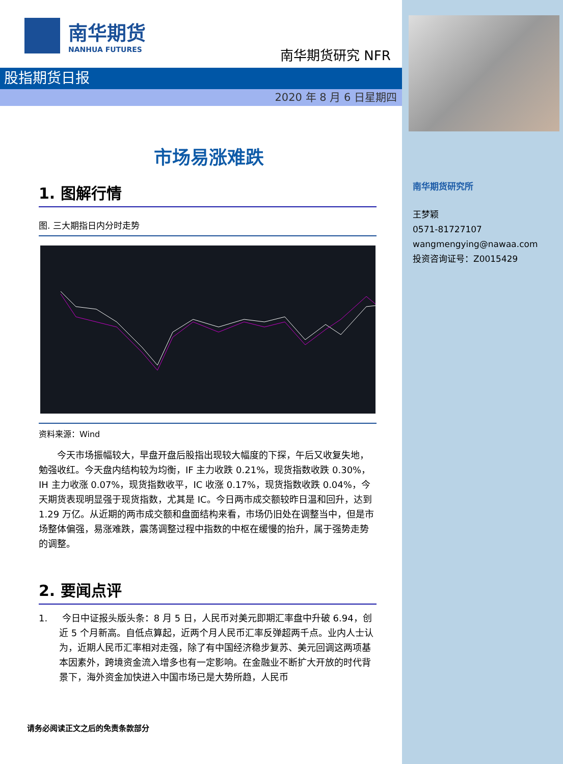南华期货
NANHUA FUTURES
南华期货研究 NFR
股指期货日报
2020 年 8 月 6 日星期四
市场易涨难跌
1. 图解行情
图. 三大期指日内分时走势
资料来源：Wind
今天市场振幅较大，早盘开盘后股指出现较大幅度的下探，午后又收复失地，勉强收红。今天盘内结构较为均衡，IF 主力收跌 0.21%，现货指数收跌 0.30%，IH 主力收涨 0.07%，现货指数收平，IC 收涨 0.17%，现货指数收跌 0.04%，今天期货表现明显强于现货指数，尤其是 IC。今日两市成交额较昨日温和回升，达到 1.29 万亿。从近期的两市成交额和盘面结构来看，市场仍旧处在调整当中，但是市场整体偏强，易涨难跌，震荡调整过程中指数的中枢在缓慢的抬升，属于强势走势的调整。
2. 要闻点评
1. 今日中证报头版头条：8 月 5 日，人民币对美元即期汇率盘中升破 6.94，创近 5 个月新高。自低点算起，近两个月人民币汇率反弹超两千点。业内人士认为，近期人民币汇率相对走强，除了有中国经济稳步复苏、美元回调这两项基本因素外，跨境资金流入增多也有一定影响。在金融业不断扩大开放的时代背景下，海外资金加快进入中国市场已是大势所趋，人民币
请务必阅读正文之后的免责条款部分
南华期货研究所
王梦颖
0571-81727107
wangmengying@nawaa.com
投资咨询证号：Z0015429